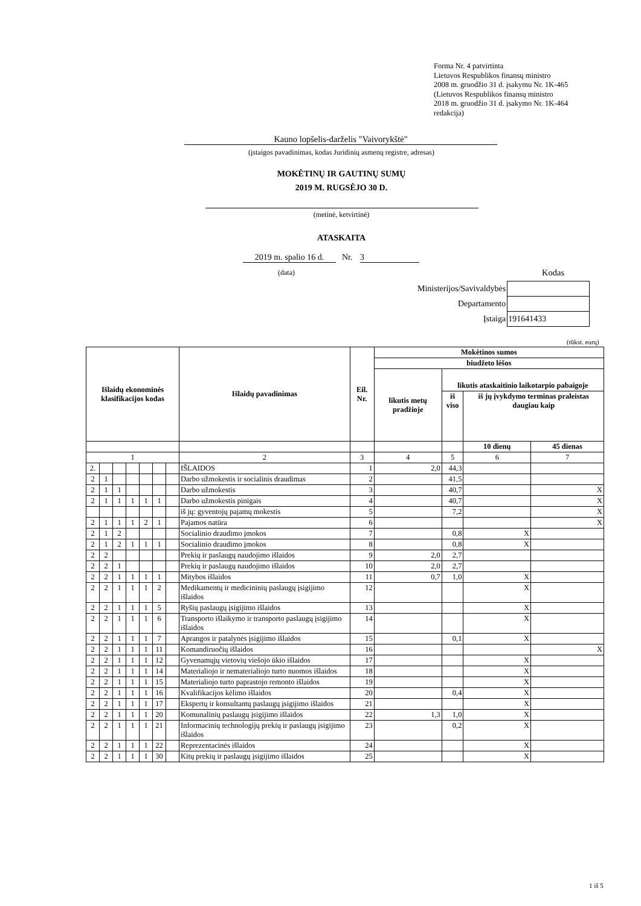Forma Nr. 4 patvirtinta
Lietuvos Respublikos finansų ministro
2008 m. gruodžio 31 d. įsakymu Nr. 1K-465
(Lietuvos Respublikos finansų ministro
2018 m. gruodžio 31 d. įsakymo Nr. 1K-464
redakcija)
Kauno lopšelis-darželis "Vaivorykštė"
(įstaigos pavadinimas, kodas Juridinių asmenų registre, adresas)
MOKĖTINŲ IR GAUTINŲ SUMŲ
2019 M. RUGSĖJO 30 D.
(metinė, ketvirtinė)
ATASKAITA
2019 m. spalio 16 d.
Nr. 3
(data) Kodas
| Ministerijos/Savivaldybės | |
| Departamento | |
| Įstaiga | 191641433 |
(tūkst. eurų)
| Išlaidų ekonominės klasifikacijos kodas | | | | | | | Išlaidų pavadinimas | Eil. Nr. | Mokėtinos sumos | | | |
| --- | --- | --- | --- | --- | --- | --- | --- | --- | --- | --- | --- | --- |
| | | | | | | | | | biudžeto lėšos | | | |
| | | | | | | | | | likutis metų pradžioje | likutis ataskaitinio laikotarpio pabaigoje | | |
| | | | | | | | | | | iš viso | iš jų įvykdymo terminas praleistas daugiau kaip | |
| | | | | | | | | | | | 10 dienų | 45 dienas |
| 1 | | | | | | | 2 | 3 | 4 | 5 | 6 | 7 |
| 2. | | | | | | | IŠLAIDOS | 1 | 2,0 | 44,3 | | |
| 2 | 1 | | | | | | Darbo užmokestis ir socialinis draudimas | 2 | | 41,5 | | |
| 2 | 1 | 1 | | | | | Darbo užmokestis | 3 | | 40,7 | | X |
| 2 | 1 | 1 | 1 | 1 | 1 | | Darbo užmokestis pinigais | 4 | | 40,7 | | X |
| | | | | | | | iš jų: gyventojų pajamų mokestis | 5 | | 7,2 | | X |
| 2 | 1 | 1 | 1 | 2 | 1 | | Pajamos natūra | 6 | | | | X |
| 2 | 1 | 2 | | | | | Socialinio draudimo įmokos | 7 | | 0,8 | X | |
| 2 | 1 | 2 | 1 | 1 | 1 | | Socialinio draudimo įmokos | 8 | | 0,8 | X | |
| 2 | 2 | | | | | | Prekių ir paslaugų naudojimo išlaidos | 9 | 2,0 | 2,7 | | |
| 2 | 2 | 1 | | | | | Prekių ir paslaugų naudojimo išlaidos | 10 | 2,0 | 2,7 | | |
| 2 | 2 | 1 | 1 | 1 | 1 | | Mitybos išlaidos | 11 | 0,7 | 1,0 | X | |
| 2 | 2 | 1 | 1 | 1 | 2 | | Medikamentų ir medicininių paslaugų įsigijimo išlaidos | 12 | | | X | |
| 2 | 2 | 1 | 1 | 1 | 5 | | Ryšių paslaugų įsigijimo išlaidos | 13 | | | X | |
| 2 | 2 | 1 | 1 | 1 | 6 | | Transporto išlaikymo ir transporto paslaugų įsigijimo išlaidos | 14 | | | X | |
| 2 | 2 | 1 | 1 | 1 | 7 | | Aprangos ir patalynės įsigijimo išlaidos | 15 | | 0,1 | X | |
| 2 | 2 | 1 | 1 | 1 | 11 | | Komandiruočių išlaidos | 16 | | | | X |
| 2 | 2 | 1 | 1 | 1 | 12 | | Gyvenamųjų vietovių viešojo ūkio išlaidos | 17 | | | X | |
| 2 | 2 | 1 | 1 | 1 | 14 | | Materialiojo ir nematerialiojo turto nuomos išlaidos | 18 | | | X | |
| 2 | 2 | 1 | 1 | 1 | 15 | | Materialiojo turto paprastojo remonto išlaidos | 19 | | | X | |
| 2 | 2 | 1 | 1 | 1 | 16 | | Kvalifikacijos kėlimo išlaidos | 20 | | 0,4 | X | |
| 2 | 2 | 1 | 1 | 1 | 17 | | Ekspertų ir konsultantų paslaugų įsigijimo išlaidos | 21 | | | X | |
| 2 | 2 | 1 | 1 | 1 | 20 | | Komunalinių paslaugų įsigijimo išlaidos | 22 | 1,3 | 1,0 | X | |
| 2 | 2 | 1 | 1 | 1 | 21 | | Informacinių technologijų prekių ir paslaugų įsigijimo išlaidos | 23 | | 0,2 | X | |
| 2 | 2 | 1 | 1 | 1 | 22 | | Reprezentacinės išlaidos | 24 | | | X | |
| 2 | 2 | 1 | 1 | 1 | 30 | | Kitų prekių ir paslaugų įsigijimo išlaidos | 25 | | | X | |
1 iš 5